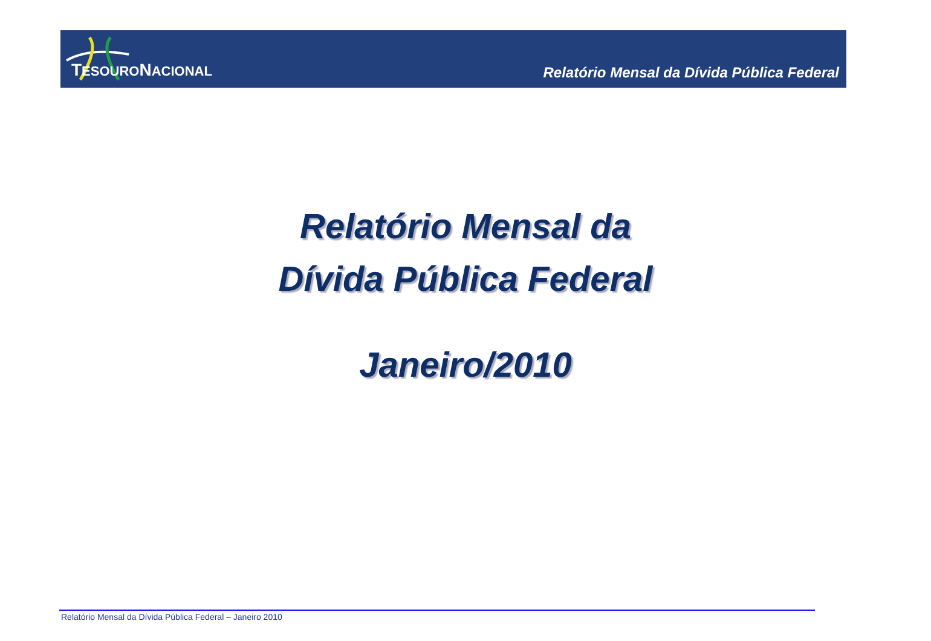TESOURONACIONAL
Relatório Mensal da Dívida Pública Federal
Relatório Mensal da
Dívida Pública Federal
Janeiro/2010
Relatório Mensal da Dívida Pública Federal – Janeiro 2010